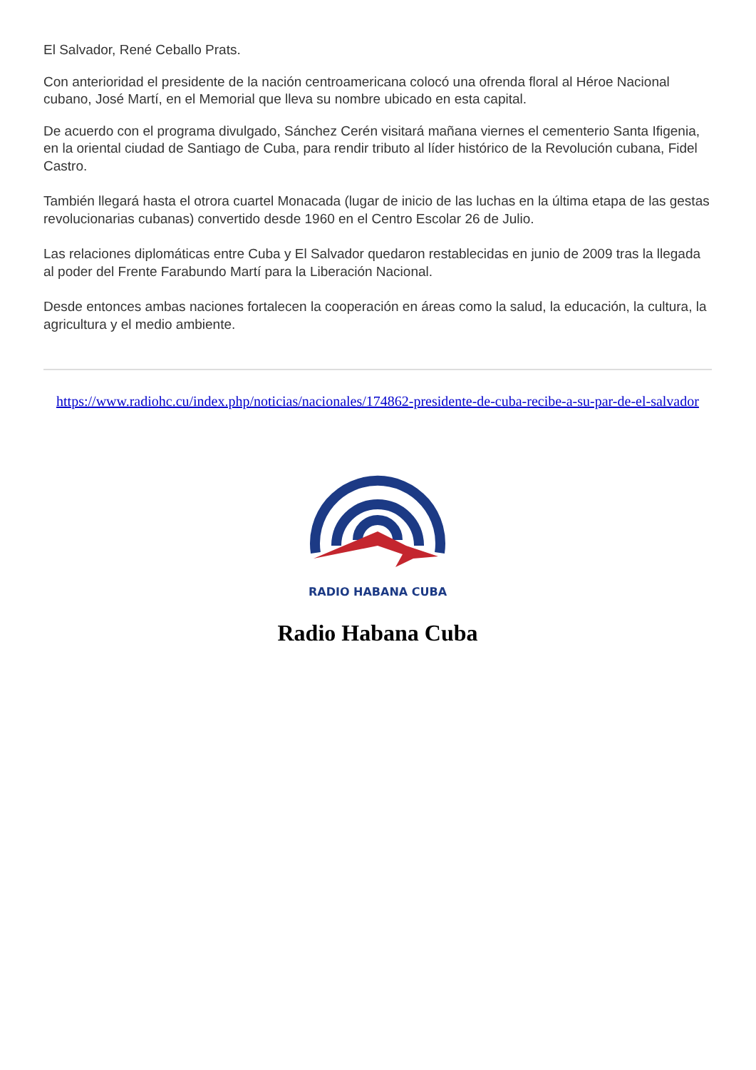El Salvador, René Ceballo Prats.
Con anterioridad el presidente de la nación centroamericana colocó una ofrenda floral al Héroe Nacional cubano, José Martí, en el Memorial que lleva su nombre ubicado en esta capital.
De acuerdo con el programa divulgado, Sánchez Cerén visitará mañana viernes el cementerio Santa Ifigenia, en la oriental ciudad de Santiago de Cuba, para rendir tributo al líder histórico de la Revolución cubana, Fidel Castro.
También llegará hasta el otrora cuartel Monacada (lugar de inicio de las luchas en la última etapa de las gestas revolucionarias cubanas) convertido desde 1960 en el Centro Escolar 26 de Julio.
Las relaciones diplomáticas entre Cuba y El Salvador quedaron restablecidas en junio de 2009 tras la llegada al poder del Frente Farabundo Martí para la Liberación Nacional.
Desde entonces ambas naciones fortalecen la cooperación en áreas como la salud, la educación, la cultura, la agricultura y el medio ambiente.
https://www.radiohc.cu/index.php/noticias/nacionales/174862-presidente-de-cuba-recibe-a-su-par-de-el-salvador
RADIO HABANA CUBA
Radio Habana Cuba